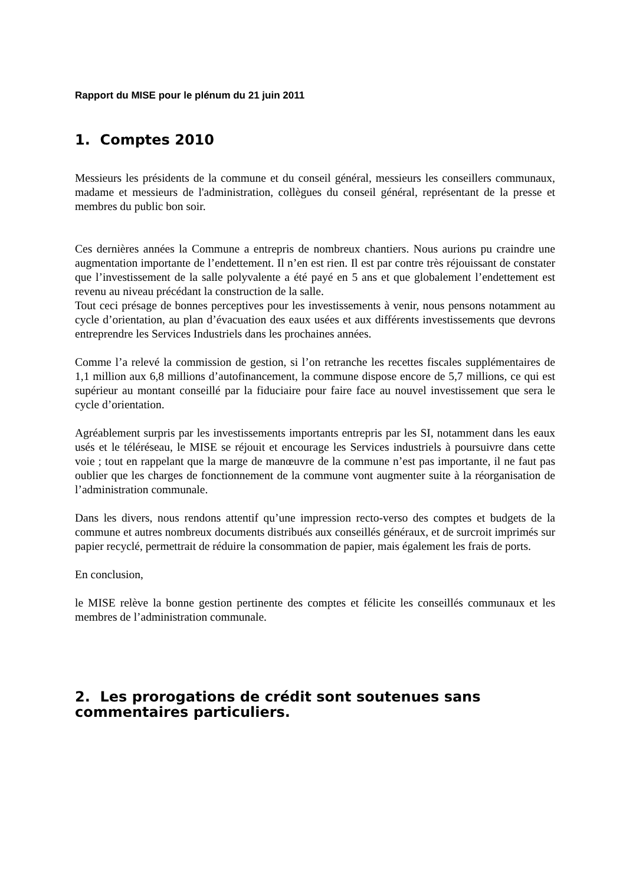Rapport du MISE pour le plénum du 21 juin 2011
1. Comptes 2010
Messieurs les présidents de la commune et du conseil général, messieurs les conseillers communaux, madame et messieurs de l'administration, collègues du conseil général, représentant de la presse et membres du public bon soir.
Ces dernières années la Commune a entrepris de nombreux chantiers. Nous aurions pu craindre une augmentation importante de l’endettement. Il n’en est rien. Il est par contre très réjouissant de constater que l’investissement de la salle polyvalente a été payé en 5 ans et que globalement l’endettement est revenu au niveau précédant la construction de la salle.
Tout ceci présage de bonnes perceptives pour les investissements à venir, nous pensons notamment au cycle d’orientation, au plan d’évacuation des eaux usées et aux différents investissements que devrons entreprendre les Services Industriels dans les prochaines années.
Comme l’a relevé la commission de gestion, si l’on retranche les recettes fiscales supplémentaires de 1,1 million aux 6,8 millions d’autofinancement, la commune dispose encore de 5,7 millions, ce qui est supérieur au montant conseillé par la fiduciaire pour faire face au nouvel investissement que sera le cycle d’orientation.
Agréablement surpris par les investissements importants entrepris par les SI, notamment dans les eaux usés et le téléréseau, le MISE se réjouit et encourage les Services industriels à poursuivre dans cette voie ; tout en rappelant que la marge de manœuvre de la commune n’est pas importante, il ne faut pas oublier que les charges de fonctionnement de la commune vont augmenter suite à la réorganisation de l’administration communale.
Dans les divers, nous rendons attentif qu’une impression recto-verso des comptes et budgets de la commune et autres nombreux documents distribués aux conseillés généraux, et de surcroit imprimés sur papier recyclé, permettrait de réduire la consommation de papier, mais également les frais de ports.
En conclusion,
le MISE relève la bonne gestion pertinente des comptes et félicite les conseillés communaux et les membres de l’administration communale.
2. Les prorogations de crédit sont soutenues sans commentaires particuliers.